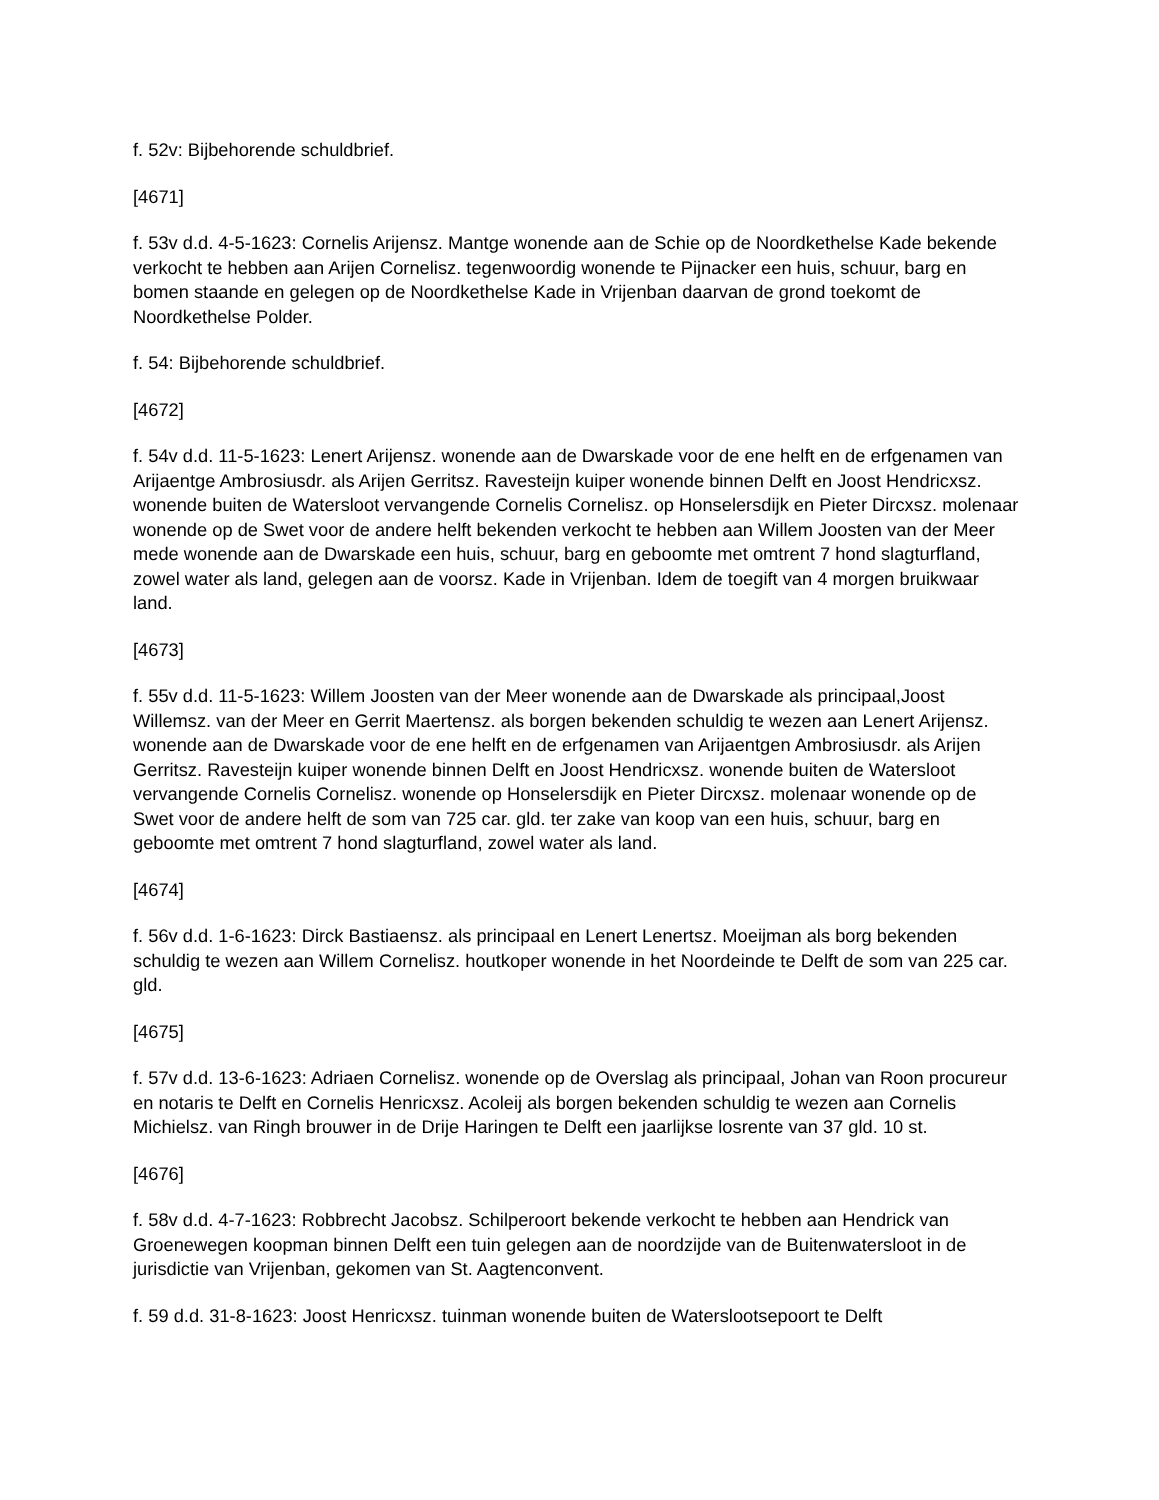f. 52v: Bijbehorende schuldbrief.
[4671]
f. 53v d.d. 4-5-1623: Cornelis Arijensz. Mantge wonende aan de Schie op de Noordkethelse Kade bekende verkocht te hebben aan Arijen Cornelisz. tegenwoordig wonende te Pijnacker een huis, schuur, barg en bomen staande en gelegen op de Noordkethelse Kade in Vrijenban daarvan de grond toekomt de Noordkethelse Polder.
f. 54: Bijbehorende schuldbrief.
[4672]
f. 54v d.d. 11-5-1623: Lenert Arijensz. wonende aan de Dwarskade voor de ene helft en de erfgenamen van Arijaentge Ambrosiusdr. als Arijen Gerritsz. Ravesteijn kuiper wonende binnen Delft en Joost Hendricxsz. wonende buiten de Watersloot vervangende Cornelis Cornelisz. op Honselersdijk en Pieter Dircxsz. molenaar wonende op de Swet voor de andere helft bekenden verkocht te hebben aan Willem Joosten van der Meer mede wonende aan de Dwarskade een huis, schuur, barg en geboomte met omtrent 7 hond slagturfland, zowel water als land, gelegen aan de voorsz. Kade in Vrijenban. Idem de toegift van 4 morgen bruikwaar land.
[4673]
f. 55v d.d. 11-5-1623: Willem Joosten van der Meer wonende aan de Dwarskade als principaal,Joost Willemsz. van der Meer en Gerrit Maertensz. als borgen bekenden schuldig te wezen aan Lenert Arijensz. wonende aan de Dwarskade voor de ene helft en de erfgenamen van Arijaentgen Ambrosiusdr. als Arijen Gerritsz. Ravesteijn kuiper wonende binnen Delft en Joost Hendricxsz. wonende buiten de Watersloot vervangende Cornelis Cornelisz. wonende op Honselersdijk en Pieter Dircxsz. molenaar wonende op de Swet voor de andere helft de som van 725 car. gld. ter zake van koop van een huis, schuur, barg en geboomte met omtrent 7 hond slagturfland, zowel water als land.
[4674]
f. 56v d.d. 1-6-1623: Dirck Bastiaensz. als principaal en Lenert Lenertsz. Moeijman als borg bekenden schuldig te wezen aan Willem Cornelisz. houtkoper wonende in het Noordeinde te Delft de som van 225 car. gld.
[4675]
f. 57v d.d. 13-6-1623: Adriaen Cornelisz. wonende op de Overslag als principaal, Johan van Roon procureur en notaris te Delft en Cornelis Henricxsz. Acoleij als borgen bekenden schuldig te wezen aan Cornelis Michielsz. van Ringh brouwer in de Drije Haringen te Delft een jaarlijkse losrente van 37 gld. 10 st.
[4676]
f. 58v d.d. 4-7-1623: Robbrecht Jacobsz. Schilperoort bekende verkocht te hebben aan Hendrick van Groenewegen koopman binnen Delft een tuin gelegen aan de noordzijde van de Buitenwatersloot in de jurisdictie van Vrijenban, gekomen van St. Aagtenconvent.
f. 59 d.d. 31-8-1623: Joost Henricxsz. tuinman wonende buiten de Waterslootsepoort te Delft